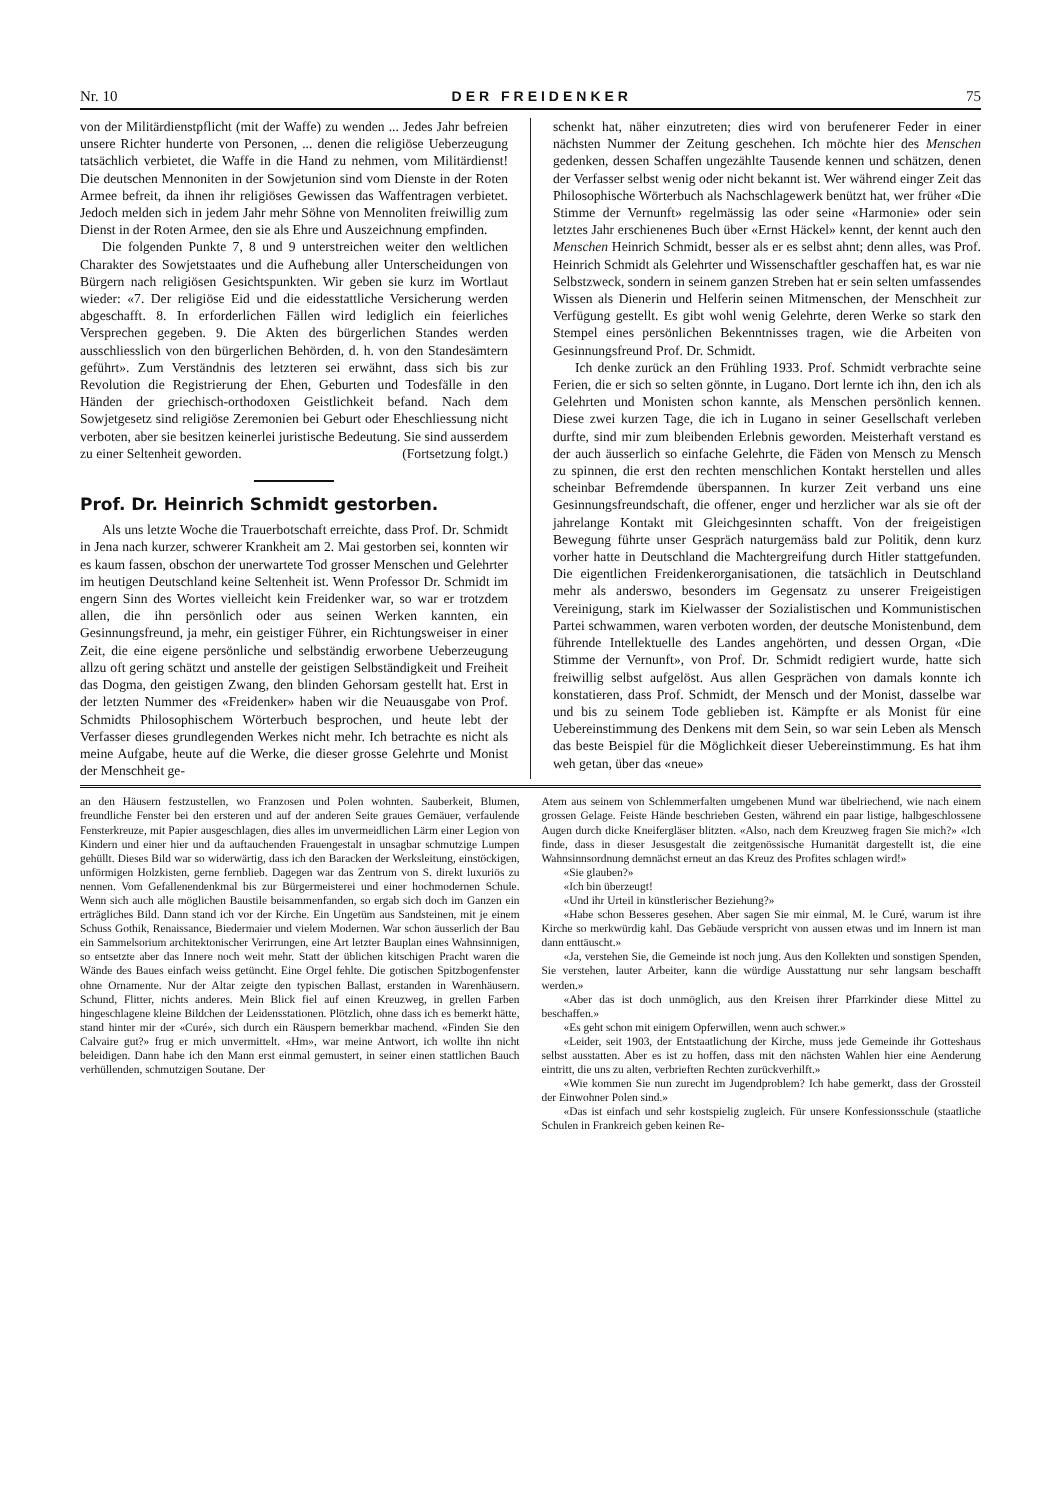Nr. 10 DER FREIDENKER 75
von der Militärdienstpflicht (mit der Waffe) zu wenden ... Jedes Jahr befreien unsere Richter hunderte von Personen, ... denen die religiöse Ueberzeugung tatsächlich verbietet, die Waffe in die Hand zu nehmen, vom Militärdienst! Die deutschen Mennoniten in der Sowjetunion sind vom Dienste in der Roten Armee befreit, da ihnen ihr religiöses Gewissen das Waffentragen verbietet. Jedoch melden sich in jedem Jahr mehr Söhne von Mennoliten freiwillig zum Dienst in der Roten Armee, den sie als Ehre und Auszeichnung empfinden.
Die folgenden Punkte 7, 8 und 9 unterstreichen weiter den weltlichen Charakter des Sowjetstaates und die Aufhebung aller Unterscheidungen von Bürgern nach religiösen Gesichtspunkten. Wir geben sie kurz im Wortlaut wieder: «7. Der religiöse Eid und die eidesstattliche Versicherung werden abgeschafft. 8. In erforderlichen Fällen wird lediglich ein feierliches Versprechen gegeben. 9. Die Akten des bürgerlichen Standes werden ausschliesslich von den bürgerlichen Behörden, d. h. von den Standesämtern geführt». Zum Verständnis des letzteren sei erwähnt, dass sich bis zur Revolution die Registrierung der Ehen, Geburten und Todesfälle in den Händen der griechisch-orthodoxen Geistlichkeit befand. Nach dem Sowjetgesetz sind religiöse Zeremonien bei Geburt oder Eheschliessung nicht verboten, aber sie besitzen keinerlei juristische Bedeutung. Sie sind ausserdem zu einer Seltenheit geworden. (Fortsetzung folgt.)
Prof. Dr. Heinrich Schmidt gestorben.
Als uns letzte Woche die Trauerbotschaft erreichte, dass Prof. Dr. Schmidt in Jena nach kurzer, schwerer Krankheit am 2. Mai gestorben sei, konnten wir es kaum fassen, obschon der unerwartete Tod grosser Menschen und Gelehrter im heutigen Deutschland keine Seltenheit ist. Wenn Professor Dr. Schmidt im engern Sinn des Wortes vielleicht kein Freidenker war, so war er trotzdem allen, die ihn persönlich oder aus seinen Werken kannten, ein Gesinnungsfreund, ja mehr, ein geistiger Führer, ein Richtungsweiser in einer Zeit, die eine eigene persönliche und selbständig erworbene Ueberzeugung allzu oft gering schätzt und anstelle der geistigen Selbständigkeit und Freiheit das Dogma, den geistigen Zwang, den blinden Gehorsam gestellt hat. Erst in der letzten Nummer des «Freidenker» haben wir die Neuausgabe von Prof. Schmidts Philosophischem Wörterbuch besprochen, und heute lebt der Verfasser dieses grundlegenden Werkes nicht mehr. Ich betrachte es nicht als meine Aufgabe, heute auf die Werke, die dieser grosse Gelehrte und Monist der Menschheit ge-
schenkt hat, näher einzutreten; dies wird von berufenerer Feder in einer nächsten Nummer der Zeitung geschehen. Ich möchte hier des Menschen gedenken, dessen Schaffen ungezählte Tausende kennen und schätzen, denen der Verfasser selbst wenig oder nicht bekannt ist. Wer während einger Zeit das Philosophische Wörterbuch als Nachschlagewerk benützt hat, wer früher «Die Stimme der Vernunft» regelmässig las oder seine «Harmonie» oder sein letztes Jahr erschienenes Buch über «Ernst Häckel» kennt, der kennt auch den Menschen Heinrich Schmidt, besser als er es selbst ahnt; denn alles, was Prof. Heinrich Schmidt als Gelehrter und Wissenschaftler geschaffen hat, es war nie Selbstzweck, sondern in seinem ganzen Streben hat er sein selten umfassendes Wissen als Dienerin und Helferin seinen Mitmenschen, der Menschheit zur Verfügung gestellt. Es gibt wohl wenig Gelehrte, deren Werke so stark den Stempel eines persönlichen Bekenntnisses tragen, wie die Arbeiten von Gesinnungsfreund Prof. Dr. Schmidt.
Ich denke zurück an den Frühling 1933. Prof. Schmidt verbrachte seine Ferien, die er sich so selten gönnte, in Lugano. Dort lernte ich ihn, den ich als Gelehrten und Monisten schon kannte, als Menschen persönlich kennen. Diese zwei kurzen Tage, die ich in Lugano in seiner Gesellschaft verleben durfte, sind mir zum bleibenden Erlebnis geworden. Meisterhaft verstand es der auch äusserlich so einfache Gelehrte, die Fäden von Mensch zu Mensch zu spinnen, die erst den rechten menschlichen Kontakt herstellen und alles scheinbar Befremdende überspannen. In kurzer Zeit verband uns eine Gesinnungsfreundschaft, die offener, enger und herzlicher war als sie oft der jahrelange Kontakt mit Gleichgesinnten schafft. Von der freigeistigen Bewegung führte unser Gespräch naturgemäss bald zur Politik, denn kurz vorher hatte in Deutschland die Machtergreifung durch Hitler stattgefunden. Die eigentlichen Freidenkerorganisationen, die tatsächlich in Deutschland mehr als anderswo, besonders im Gegensatz zu unserer Freigeistigen Vereinigung, stark im Kielwasser der Sozialistischen und Kommunistischen Partei schwammen, waren verboten worden, der deutsche Monistenbund, dem führende Intellektuelle des Landes angehörten, und dessen Organ, «Die Stimme der Vernunft», von Prof. Dr. Schmidt redigiert wurde, hatte sich freiwillig selbst aufgelöst. Aus allen Gesprächen von damals konnte ich konstatieren, dass Prof. Schmidt, der Mensch und der Monist, dasselbe war und bis zu seinem Tode geblieben ist. Kämpfte er als Monist für eine Uebereinstimmung des Denkens mit dem Sein, so war sein Leben als Mensch das beste Beispiel für die Möglichkeit dieser Uebereinstimmung. Es hat ihm weh getan, über das «neue»
an den Häusern festzustellen, wo Franzosen und Polen wohnten. Sauberkeit, Blumen, freundliche Fenster bei den ersteren und auf der anderen Seite graues Gemäuer, verfaulende Fensterkreuze, mit Papier ausgeschlagen, dies alles im unvermeidlichen Lärm einer Legion von Kindern und einer hier und da auftauchenden Frauengestalt in unsagbar schmutzige Lumpen gehüllt. Dieses Bild war so widerwärtig, dass ich den Baracken der Werksleitung, einstöckigen, unförmigen Holzkisten, gerne fernblieb. Dagegen war das Zentrum von S. direkt luxuriös zu nennen. Vom Gefallenendenkmal bis zur Bürgermeisterei und einer hochmodernen Schule. Wenn sich auch alle möglichen Baustile beisammenfanden, so ergab sich doch im Ganzen ein erträgliches Bild. Dann stand ich vor der Kirche. Ein Ungetüm aus Sandsteinen, mit je einem Schuss Gothik, Renaissance, Biedermaier und vielem Modernen. War schon äusserlich der Bau ein Sammelsorium architektonischer Verirrungen, eine Art letzter Bauplan eines Wahnsinnigen, so entsetzte aber das Innere noch weit mehr. Statt der üblichen kitschigen Pracht waren die Wände des Baues einfach weiss getüncht. Eine Orgel fehlte. Die gotischen Spitzbogenfenster ohne Ornamente. Nur der Altar zeigte den typischen Ballast, erstanden in Warenhäusern. Schund, Flitter, nichts anderes. Mein Blick fiel auf einen Kreuzweg, in grellen Farben hingeschlagene kleine Bildchen der Leidensstationen. Plötzlich, ohne dass ich es bemerkt hätte, stand hinter mir der «Curé», sich durch ein Räuspern bemerkbar machend. «Finden Sie den Calvaire gut?» frug er mich unvermittelt. «Hm», war meine Antwort, ich wollte ihn nicht beleidigen. Dann habe ich den Mann erst einmal gemustert, in seiner einen stattlichen Bauch verhüllenden, schmutzigen Soutane. Der
Atem aus seinem von Schlemmerfalten umgebenen Mund war übelriechend, wie nach einem grossen Gelage. Feiste Hände beschrieben Gesten, während ein paar listige, halbgeschlossene Augen durch dicke Kneifergläser blitzten. «Also, nach dem Kreuzweg fragen Sie mich?» «Ich finde, dass in dieser Jesusgestalt die zeitgenössische Humanität dargestellt ist, die eine Wahnsinnsordnung demnächst erneut an das Kreuz des Profites schlagen wird!»
«Sie glauben?»
«Ich bin überzeugt!
«Und ihr Urteil in künstlerischer Beziehung?»
«Habe schon Besseres gesehen. Aber sagen Sie mir einmal, M. le Curé, warum ist ihre Kirche so merkwürdig kahl. Das Gebäude verspricht von aussen etwas und im Innern ist man dann enttäuscht.»
«Ja, verstehen Sie, die Gemeinde ist noch jung. Aus den Kollekten und sonstigen Spenden, Sie verstehen, lauter Arbeiter, kann die würdige Ausstattung nur sehr langsam beschafft werden.»
«Aber das ist doch unmöglich, aus den Kreisen ihrer Pfarrkinder diese Mittel zu beschaffen.»
«Es geht schon mit einigem Opferwillen, wenn auch schwer.»
«Leider, seit 1903, der Entstaatlichung der Kirche, muss jede Gemeinde ihr Gotteshaus selbst ausstatten. Aber es ist zu hoffen, dass mit den nächsten Wahlen hier eine Aenderung eintritt, die uns zu alten, verbrieften Rechten zurückverhilft.»
«Wie kommen Sie nun zurecht im Jugendproblem? Ich habe gemerkt, dass der Grossteil der Einwohner Polen sind.»
«Das ist einfach und sehr kostspielig zugleich. Für unsere Konfessionsschule (staatliche Schulen in Frankreich geben keinen Re-